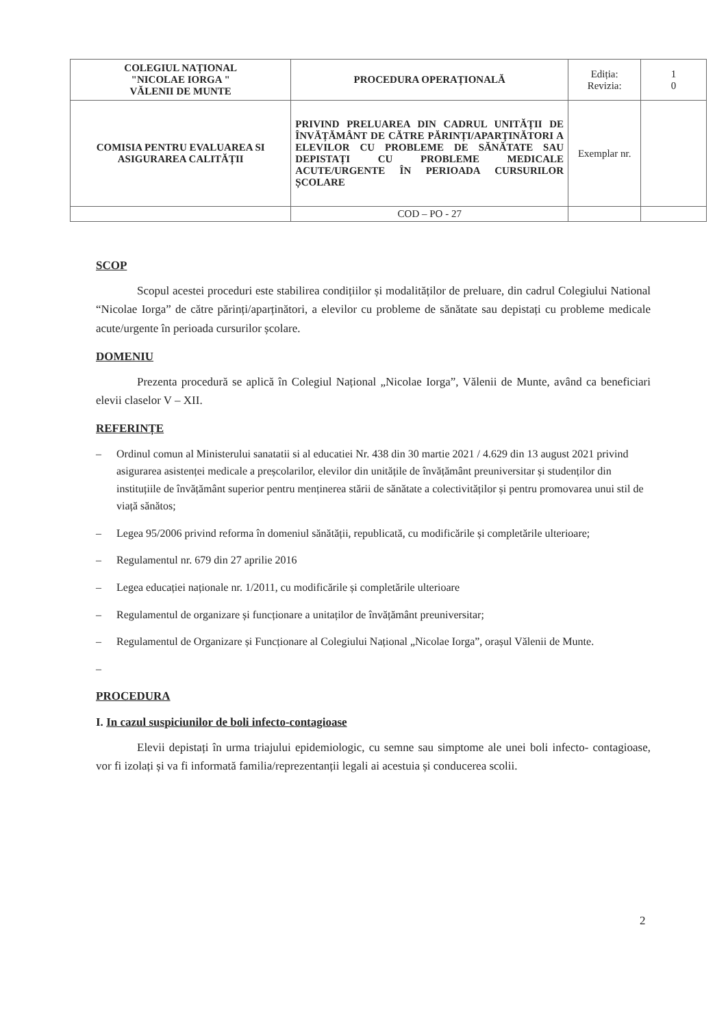| COLEGIUL NAȚIONAL "NICOLAE IORGA " VĂLENII DE MUNTE | PROCEDURA OPERAȚIONALĂ | Ediția: Revizia: | 1 0 |
| COMISIA PENTRU EVALUAREA SI ASIGURAREA CALITĂȚII | PRIVIND PRELUAREA DIN CADRUL UNITĂȚII DE ÎNVĂȚĂMÂNT DE CĂTRE PĂRINȚI/APARȚINĂTORI A ELEVILOR CU PROBLEME DE SĂNĂTATE SAU DEPISTAȚI CU PROBLEME MEDICALE ACUTE/URGENTE ÎN PERIOADA CURSURILOR ȘCOLARE | Exemplar nr. | |
| | COD – PO - 27 | | |
SCOP
Scopul acestei proceduri este stabilirea condițiilor și modalităților de preluare, din cadrul Colegiului National “Nicolae Iorga” de către părinți/aparținători, a elevilor cu probleme de sănătate sau depistați cu probleme medicale acute/urgente în perioada cursurilor școlare.
DOMENIU
Prezenta procedură se aplică în Colegiul Național „Nicolae Iorga”, Vălenii de Munte, având ca beneficiari elevii claselor V – XII.
REFERINȚE
– Ordinul comun al Ministerului sanatatii si al educatiei Nr. 438 din 30 martie 2021 / 4.629 din 13 august 2021 privind asigurarea asistenței medicale a preșcolarilor, elevilor din unitățile de învățământ preuniversitar și studenților din instituțiile de învățământ superior pentru menținerea stării de sănătate a colectivităților și pentru promovarea unui stil de viață sănătos;
– Legea 95/2006 privind reforma în domeniul sănătății, republicată, cu modificările și completările ulterioare;
– Regulamentul nr. 679 din 27 aprilie 2016
– Legea educației naționale nr. 1/2011, cu modificările și completările ulterioare
– Regulamentul de organizare și funcționare a unitaților de învățământ preuniversitar;
– Regulamentul de Organizare și Funcționare al Colegiului Național „Nicolae Iorga”, orașul Vălenii de Munte.
–
PROCEDURA
I. In cazul suspiciunilor de boli infecto-contagioase
Elevii depistați în urma triajului epidemiologic, cu semne sau simptome ale unei boli infecto- contagioase, vor fi izolați și va fi informată familia/reprezentanții legali ai acestuia și conducerea scolii.
2